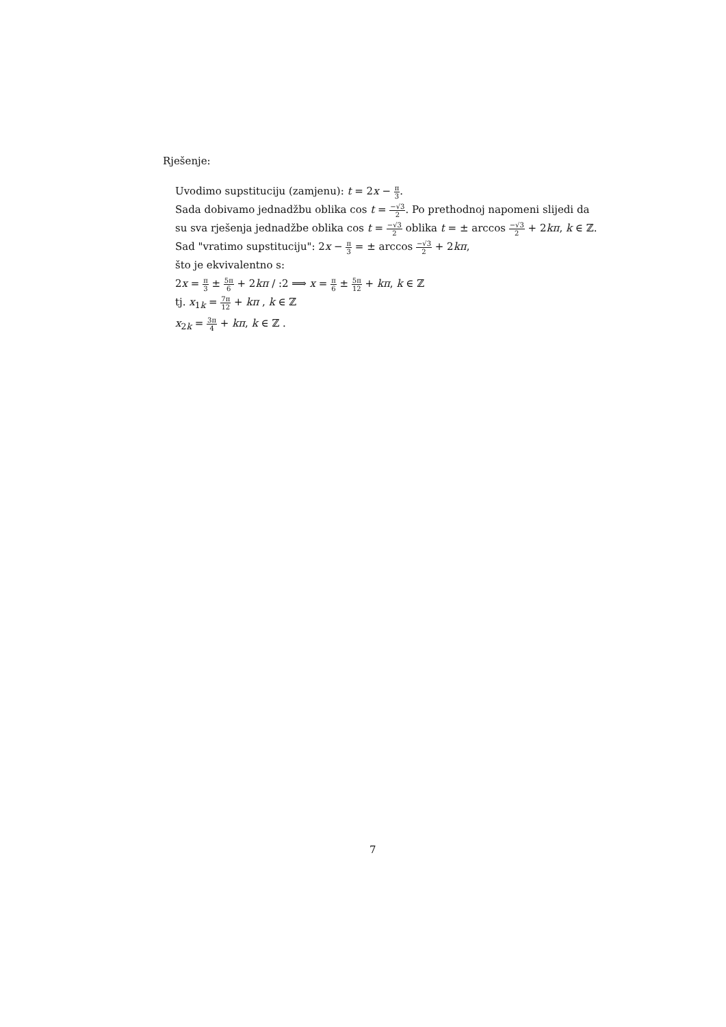Rješenje:
Uvodimo supstituciju (zamjenu): t = 2x − π 3.
Sada dobivamo jednadžbu oblika cos t = −√3 2. Po prethodnoj napomeni slijedi da su sva rješenja jednadžbe oblika cos t = −√3 2 oblika t = ± arccos −√3 2 + 2kπ, k ∈ ℤ.
Sad "vratimo supstituciju": 2x − π 3 = ± arccos −√3 2 + 2kπ,
što je ekvivalentno s:
2x = π 3 ± 5π 6 + 2kπ / :2 ⟹ x = π 6 ± 5π 12 + kπ, k ∈ ℤ
tj. x<sub>1k</sub> = 7π 12 + kπ , k ∈ ℤ
x<sub>2k</sub> = 3π 4 + kπ, k ∈ ℤ .
7